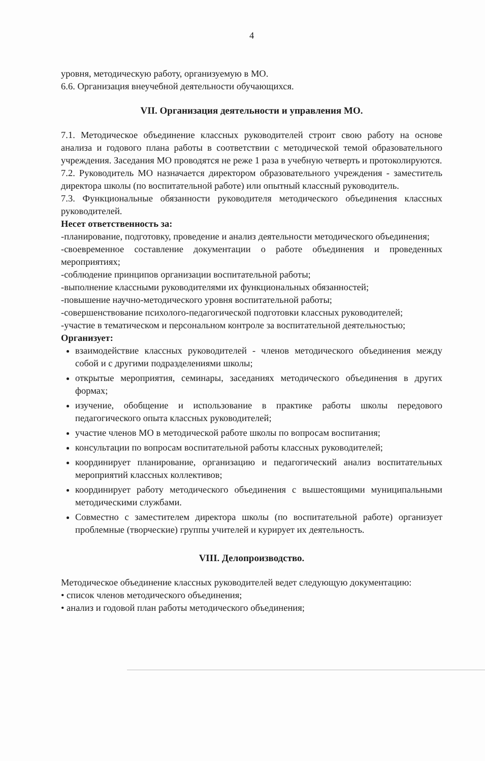4
уровня, методическую работу, организуемую в МО.
6.6. Организация внеучебной деятельности обучающихся.
VII. Организация деятельности и управления МО.
7.1. Методическое объединение классных руководителей строит свою работу на основе анализа и годового плана работы в соответствии с методической темой образовательного учреждения. Заседания МО проводятся не реже 1 раза в учебную четверть и протоколируются.
7.2. Руководитель МО назначается директором образовательного учреждения - заместитель директора школы (по воспитательной работе) или опытный классный руководитель.
7.3. Функциональные обязанности руководителя методического объединения классных руководителей.
Несет ответственность за:
-планирование, подготовку, проведение и анализ деятельности методического объединения;
-своевременное составление документации о работе объединения и проведенных мероприятиях;
-соблюдение принципов организации воспитательной работы;
-выполнение классными руководителями их функциональных обязанностей;
-повышение научно-методического уровня воспитательной работы;
-совершенствование психолого-педагогической подготовки классных руководителей;
-участие в тематическом и персональном контроле за воспитательной деятельностью;
Организует:
взаимодействие классных руководителей - членов методического объединения между собой и с другими подразделениями школы;
открытые мероприятия, семинары, заседаниях методического объединения в других формах;
изучение, обобщение и использование в практике работы школы передового педагогического опыта классных руководителей;
участие членов МО в методической работе школы по вопросам воспитания;
консультации по вопросам воспитательной работы классных руководителей;
координирует планирование, организацию и педагогический анализ воспитательных мероприятий классных коллективов;
координирует работу методического объединения с вышестоящими муниципальными методическими службами.
Совместно с заместителем директора школы (по воспитательной работе) организует проблемные (творческие) группы учителей и курирует их деятельность.
VIII. Делопроизводство.
Методическое объединение классных руководителей ведет следующую документацию:
• список членов методического объединения;
• анализ и годовой план работы методического объединения;